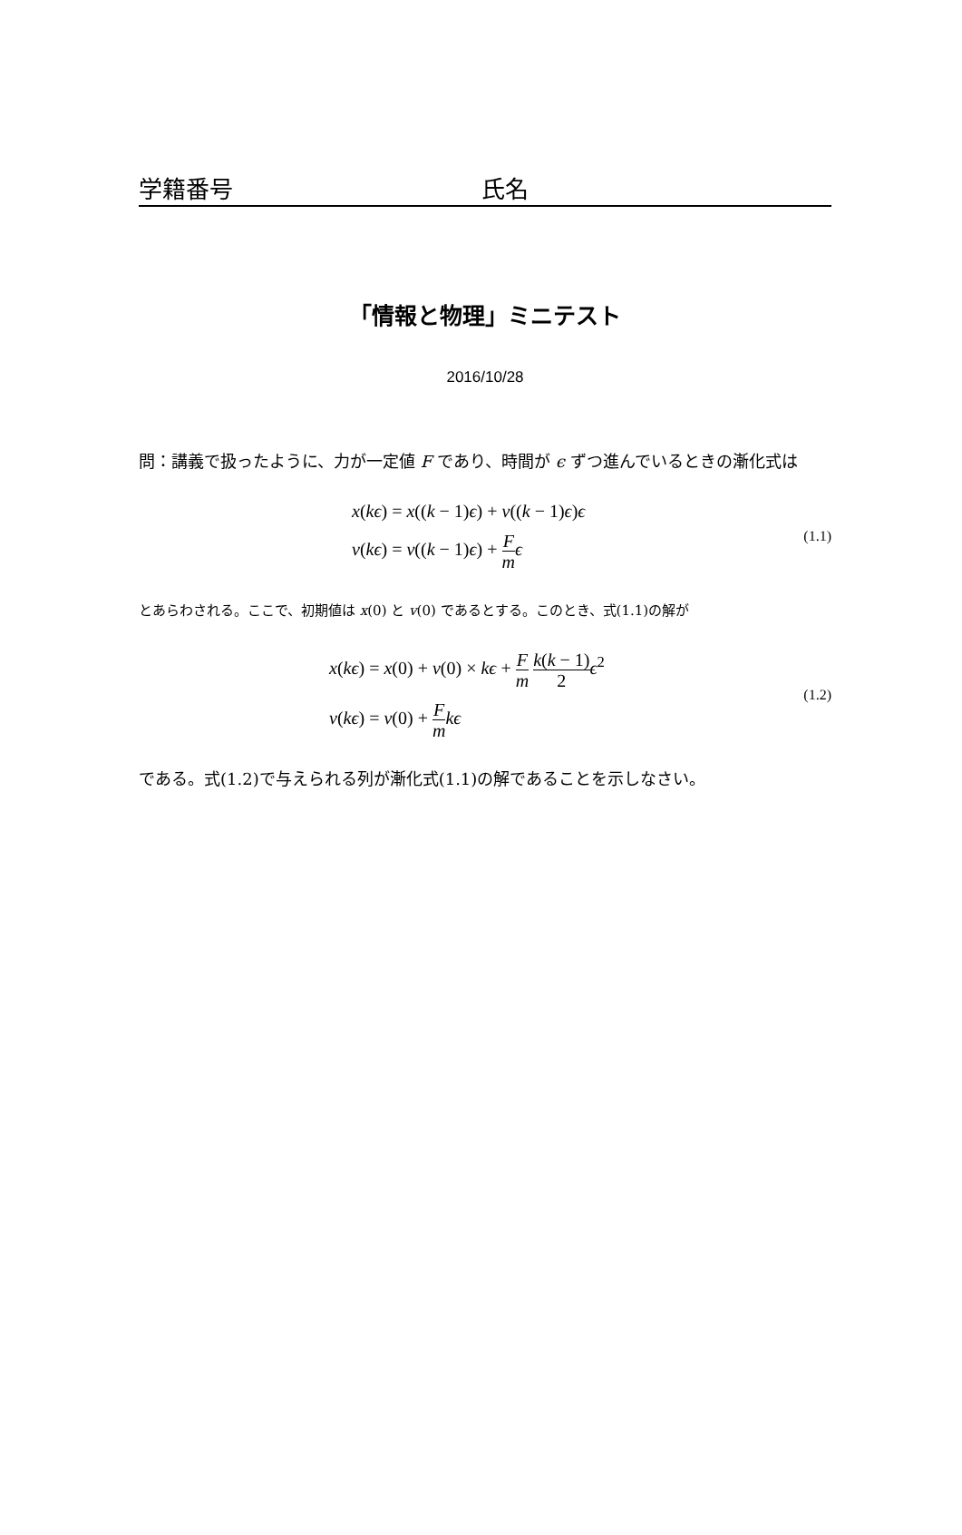学籍番号 氏名
「情報と物理」ミニテスト
2016/10/28
問：講義で扱ったように、力が一定値 F であり、時間が ϵ ずつ進んでいるときの漸化式は
x(kϵ) = x((k − 1)ϵ) + v((k − 1)ϵ)ϵ
v(kϵ) = v((k − 1)ϵ) + F m ϵ
(1.1)
とあらわされる。ここで、初期値は x(0) と v(0) であるとする。このとき、式(1.1)の解が
x(kϵ) = x(0) + v(0) × kϵ + F m k(k − 1) 2 ϵ<sup>2</sup>
v(kϵ) = v(0) + F m kϵ
(1.2)
である。式(1.2)で与えられる列が漸化式(1.1)の解であることを示しなさい。